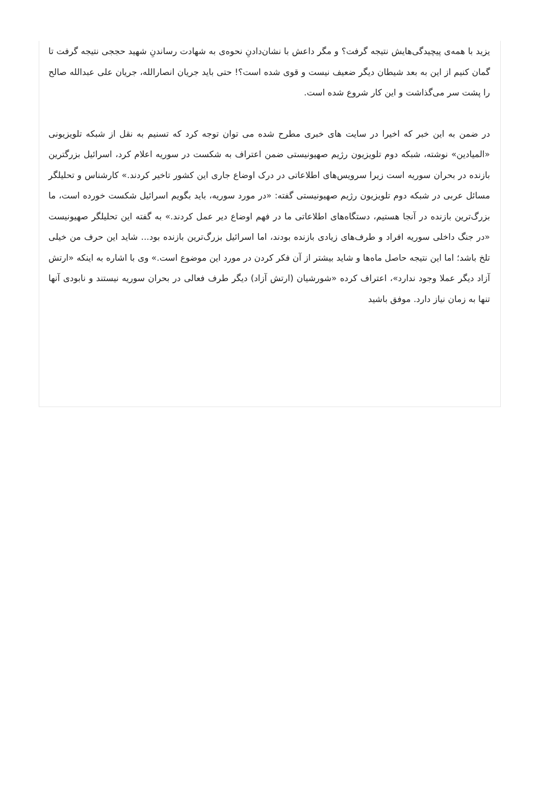یزید با همه‌ی پیچیدگی‌هایش نتیجه گرفت؟ و مگر داعش با نشان‌دادنِ نحوه‌ی به شهادت رساندنِ شهید حججی نتیجه گرفت تا گمان کنیم از این به بعد شیطان دیگر ضعیف نیست و قوی شده است؟! حتی باید جریان انصارالله، جریان علی عبدالله صالح را پشت سر می‌گذاشت و این کار شروع شده است.
در ضمن به این خبر که اخیرا در سایت های خبری مطرح شده می توان توجه کرد که تسنیم به نقل از شبکه تلویزیونی «المیادین» نوشته، شبکه دوم تلویزیون رژیم صهیونیستی ضمن اعتراف به شکست در سوریه اعلام کرد، اسرائیل بزرگترین بازنده در بحران سوریه است زیرا سرویس‌های اطلاعاتی در درک اوضاع جاری این کشور تاخیر کردند.» کارشناس و تحلیلگر مسائل عربی در شبکه دوم تلویزیون رژیم صهیونیستی گفته: «در مورد سوریه، باید بگویم اسرائیل شکست خورده است، ما بزرگ‌ترین بازنده در آنجا هستیم، دستگاه‌های اطلاعاتی ما در فهم اوضاع دیر عمل کردند.» به گفته این تحلیلگر صهیونیست «در جنگ داخلی سوریه افراد و طرف‌های زیادی بازنده بودند، اما اسرائیل بزرگ‌ترین بازنده بود... شاید این حرف من خیلی تلخ باشد؛ اما این نتیجه حاصل ماه‌ها و شاید بیشتر از آن فکر کردن در مورد این موضوع است.» وی با اشاره به اینکه «ارتش آزاد دیگر عملا وجود ندارد»، اعتراف کرده «شورشیان (ارتش آزاد) دیگر طرف فعالی در بحران سوریه نیستند و نابودی آنها تنها به زمان نیاز دارد. موفق باشید